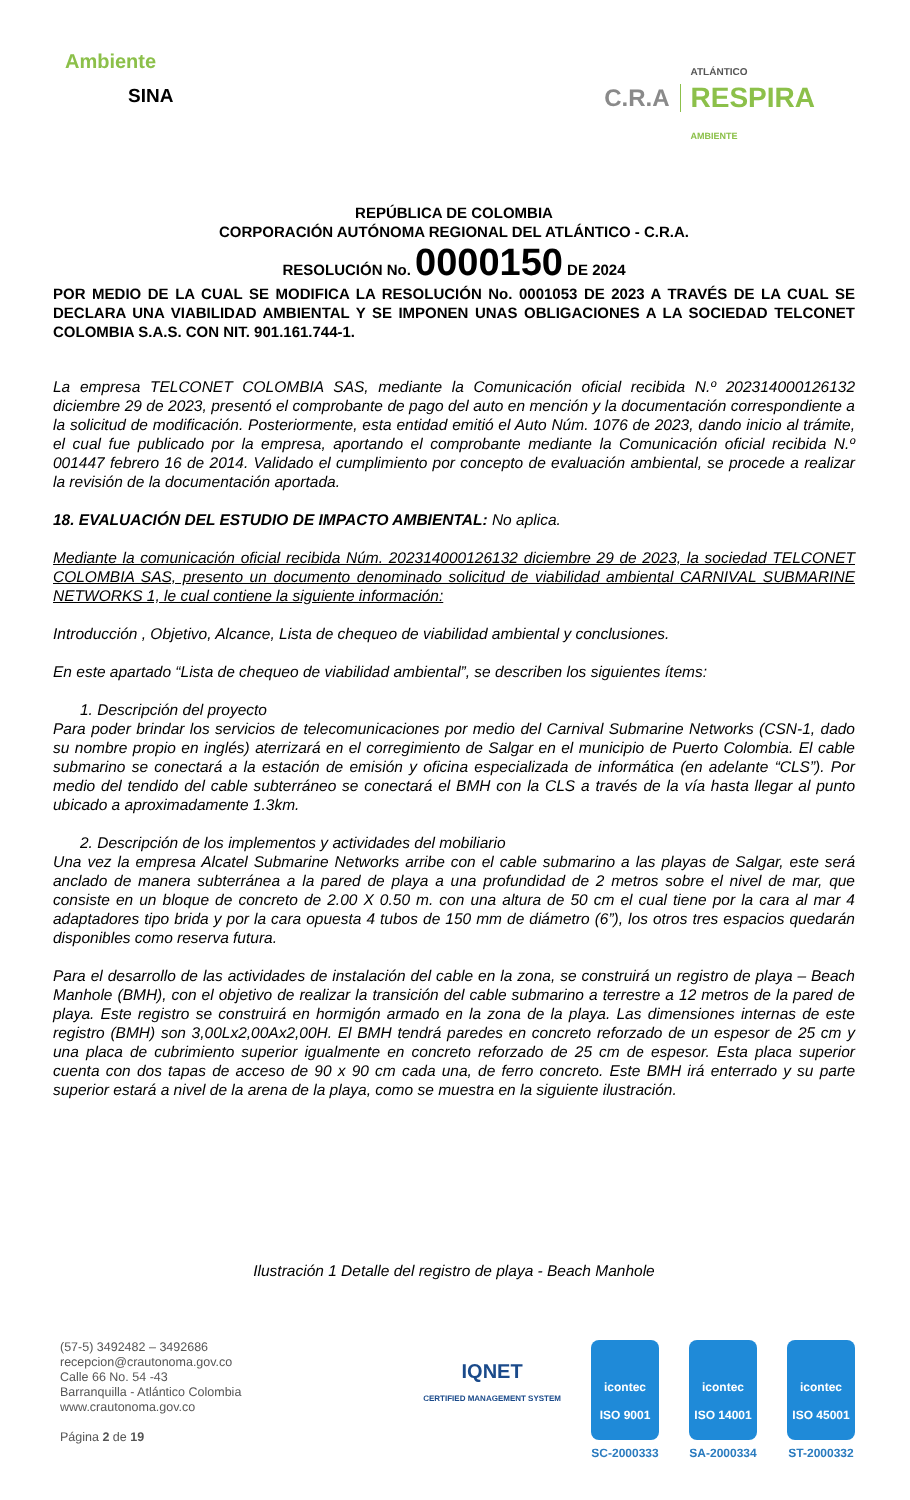Ambiente
SINA
C.R.A ATLÁNTICO
RESPIRA
AMBIENTE
REPÚBLICA DE COLOMBIA
CORPORACIÓN AUTÓNOMA REGIONAL DEL ATLÁNTICO - C.R.A.
RESOLUCIÓN No. 0000150 DE 2024
POR MEDIO DE LA CUAL SE MODIFICA LA RESOLUCIÓN No. 0001053 DE 2023 A TRAVÉS DE LA CUAL SE DECLARA UNA VIABILIDAD AMBIENTAL Y SE IMPONEN UNAS OBLIGACIONES A LA SOCIEDAD TELCONET COLOMBIA S.A.S. CON NIT. 901.161.744-1.
La empresa TELCONET COLOMBIA SAS, mediante la Comunicación oficial recibida N.º 202314000126132 diciembre 29 de 2023, presentó el comprobante de pago del auto en mención y la documentación correspondiente a la solicitud de modificación. Posteriormente, esta entidad emitió el Auto Núm. 1076 de 2023, dando inicio al trámite, el cual fue publicado por la empresa, aportando el comprobante mediante la Comunicación oficial recibida N.º 001447 febrero 16 de 2014. Validado el cumplimiento por concepto de evaluación ambiental, se procede a realizar la revisión de la documentación aportada.
18. EVALUACIÓN DEL ESTUDIO DE IMPACTO AMBIENTAL: No aplica.
Mediante la comunicación oficial recibida Núm. 202314000126132 diciembre 29 de 2023, la sociedad TELCONET COLOMBIA SAS, presento un documento denominado solicitud de viabilidad ambiental CARNIVAL SUBMARINE NETWORKS 1, le cual contiene la siguiente información:
Introducción , Objetivo, Alcance, Lista de chequeo de viabilidad ambiental y conclusiones.
En este apartado “Lista de chequeo de viabilidad ambiental”, se describen los siguientes ítems:
1. Descripción del proyecto
Para poder brindar los servicios de telecomunicaciones por medio del Carnival Submarine Networks (CSN-1, dado su nombre propio en inglés) aterrizará en el corregimiento de Salgar en el municipio de Puerto Colombia. El cable submarino se conectará a la estación de emisión y oficina especializada de informática (en adelante “CLS”). Por medio del tendido del cable subterráneo se conectará el BMH con la CLS a través de la vía hasta llegar al punto ubicado a aproximadamente 1.3km.
2. Descripción de los implementos y actividades del mobiliario
Una vez la empresa Alcatel Submarine Networks arribe con el cable submarino a las playas de Salgar, este será anclado de manera subterránea a la pared de playa a una profundidad de 2 metros sobre el nivel de mar, que consiste en un bloque de concreto de 2.00 X 0.50 m. con una altura de 50 cm el cual tiene por la cara al mar 4 adaptadores tipo brida y por la cara opuesta 4 tubos de 150 mm de diámetro (6”), los otros tres espacios quedarán disponibles como reserva futura.
Para el desarrollo de las actividades de instalación del cable en la zona, se construirá un registro de playa – Beach Manhole (BMH), con el objetivo de realizar la transición del cable submarino a terrestre a 12 metros de la pared de playa. Este registro se construirá en hormigón armado en la zona de la playa. Las dimensiones internas de este registro (BMH) son 3,00Lx2,00Ax2,00H. El BMH tendrá paredes en concreto reforzado de un espesor de 25 cm y una placa de cubrimiento superior igualmente en concreto reforzado de 25 cm de espesor. Esta placa superior cuenta con dos tapas de acceso de 90 x 90 cm cada una, de ferro concreto. Este BMH irá enterrado y su parte superior estará a nivel de la arena de la playa, como se muestra en la siguiente ilustración.
Ilustración 1 Detalle del registro de playa - Beach Manhole
(57-5) 3492482 – 3492686
recepcion@crautonoma.gov.co
Calle 66 No. 54 -43
Barranquilla - Atlántico Colombia
www.crautonoma.gov.co
Página 2 de 19
IQNET
CERTIFIED MANAGEMENT SYSTEM
icontec
ISO 9001
SC-2000333
icontec
ISO 14001
SA-2000334
icontec
ISO 45001
ST-2000332